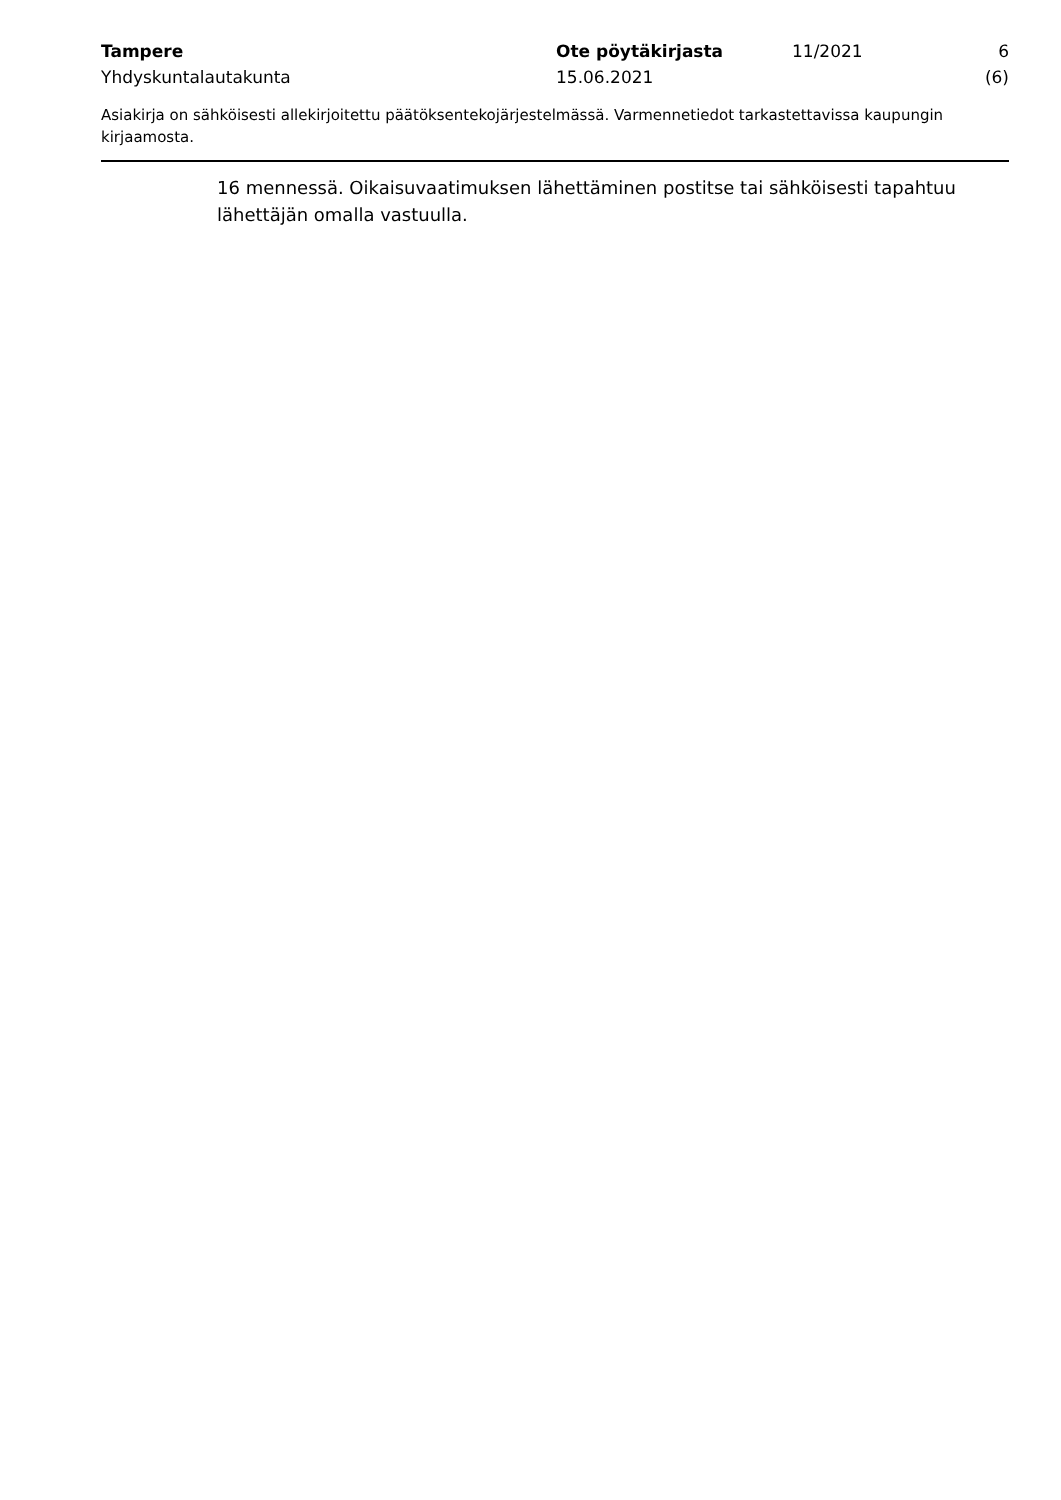Tampere
Yhdyskuntalautakunta
Ote pöytäkirjasta
15.06.2021
11/2021 6 (6)
Asiakirja on sähköisesti allekirjoitettu päätöksentekojärjestelmässä. Varmennetiedot tarkastettavissa kaupungin kirjaamosta.
16 mennessä. Oikaisuvaatimuksen lähettäminen postitse tai sähköisesti tapahtuu lähettäjän omalla vastuulla.